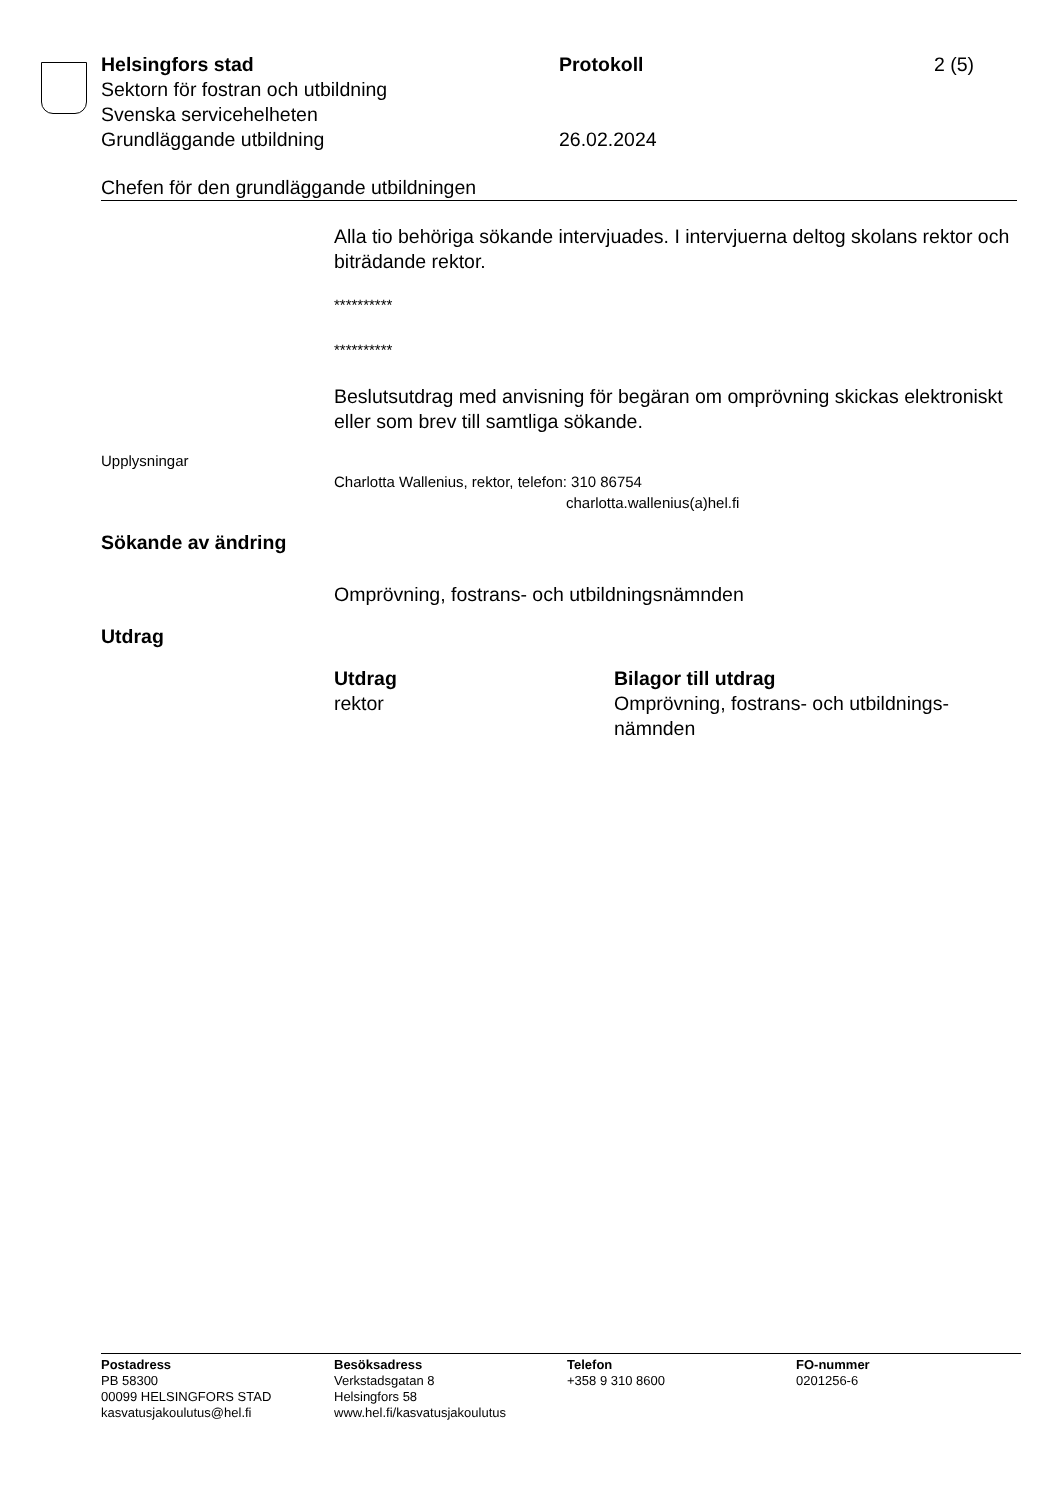Helsingfors stad Protokoll 2 (5)
Sektorn för fostran och utbildning
Svenska servicehelheten
Grundläggande utbildning 26.02.2024
Chefen för den grundläggande utbildningen
Alla tio behöriga sökande intervjuades. I intervjuerna deltog skolans rektor och biträdande rektor.
**********
**********
Beslutsutdrag med anvisning för begäran om omprövning skickas elektroniskt eller som brev till samtliga sökande.
Upplysningar
Charlotta Wallenius, rektor, telefon: 310 86754
charlotta.wallenius(a)hel.fi
Sökande av ändring
Omprövning, fostrans- och utbildningsnämnden
Utdrag
Utdrag
rektor
Bilagor till utdrag
Omprövning, fostrans- och utbildnings-nämnden
Postadress
PB 58300
00099 HELSINGFORS STAD
kasvatusjakoulutus@hel.fi
Besöksadress
Verkstadsgatan 8
Helsingfors 58
www.hel.fi/kasvatusjakoulutus
Telefon
+358 9 310 8600
FO-nummer
0201256-6